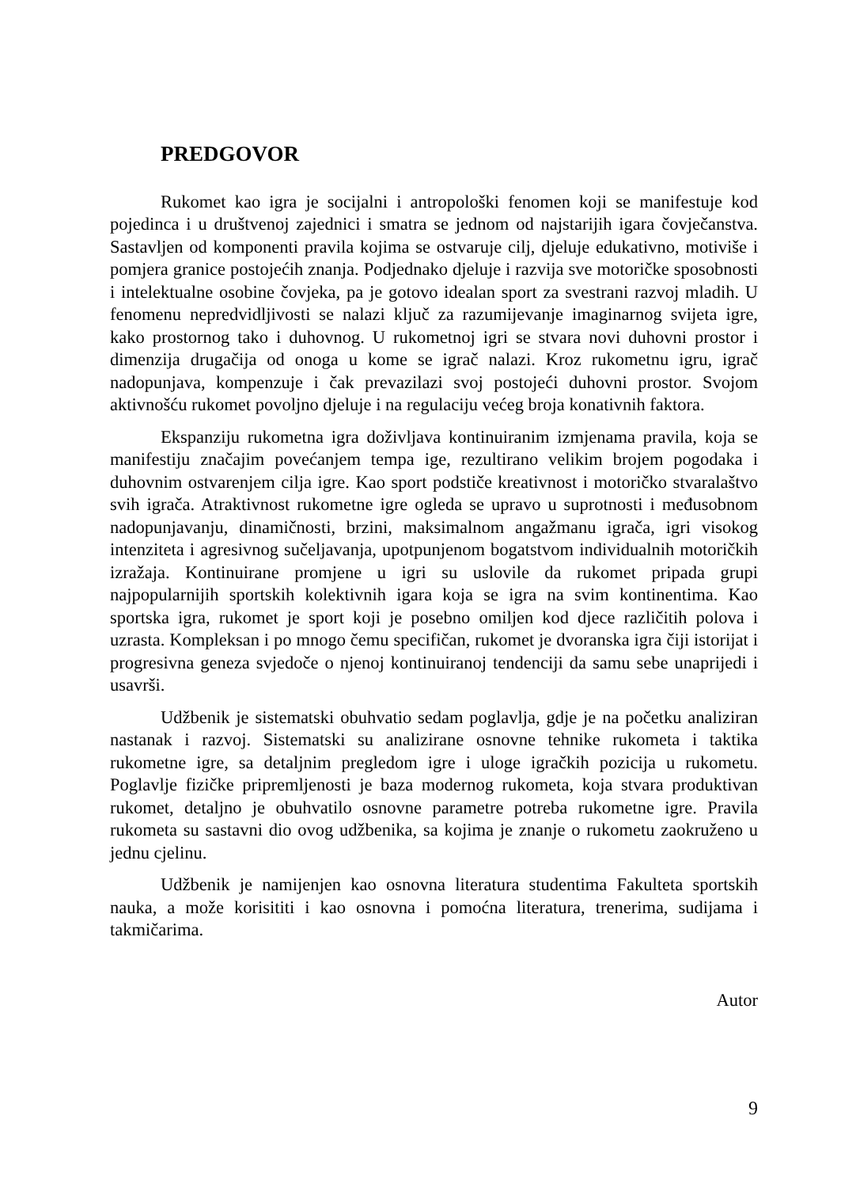PREDGOVOR
Rukomet kao igra je socijalni i antropološki fenomen koji se manifestuje kod pojedinca i u društvenoj zajednici i smatra se jednom od najstarijih igara čovječanstva. Sastavljen od komponenti pravila kojima se ostvaruje cilj, djeluje edukativno, motiviše i pomjera granice postojećih znanja. Podjednako djeluje i razvija sve motoričke sposobnosti i intelektualne osobine čovjeka, pa je gotovo idealan sport za svestrani razvoj mladih. U fenomenu nepredvidljivosti se nalazi ključ za razumijevanje imaginarnog svijeta igre, kako prostornog tako i duhovnog. U rukometnoj igri se stvara novi duhovni prostor i dimenzija drugačija od onoga u kome se igrač nalazi. Kroz rukometnu igru, igrač nadopunjava, kompenzuje i čak prevazilazi svoj postojeći duhovni prostor. Svojom aktivnošću rukomet povoljno djeluje i na regulaciju većeg broja konativnih faktora.
Ekspanziju rukometna igra doživljava kontinuiranim izmjenama pravila, koja se manifestiju značajim povećanjem tempa ige, rezultirano velikim brojem pogodaka i duhovnim ostvarenjem cilja igre. Kao sport podstiče kreativnost i motoričko stvaralaštvo svih igrača. Atraktivnost rukometne igre ogleda se upravo u suprotnosti i međusobnom nadopunjavanju, dinamičnosti, brzini, maksimalnom angažmanu igrača, igri visokog intenziteta i agresivnog sučeljavanja, upotpunjenom bogatstvom individualnih motoričkih izražaja. Kontinuirane promjene u igri su uslovile da rukomet pripada grupi najpopularnijih sportskih kolektivnih igara koja se igra na svim kontinentima. Kao sportska igra, rukomet je sport koji je posebno omiljen kod djece različitih polova i uzrasta. Kompleksan i po mnogo čemu specifičan, rukomet je dvoranska igra čiji istorijat i progresivna geneza svjedoče o njenoj kontinuiranoj tendenciji da samu sebe unaprijedi i usavrši.
Udžbenik je sistematski obuhvatio sedam poglavlja, gdje je na početku analiziran nastanak i razvoj. Sistematski su analizirane osnovne tehnike rukometa i taktika rukometne igre, sa detaljnim pregledom igre i uloge igračkih pozicija u rukometu. Poglavlje fizičke pripremljenosti je baza modernog rukometa, koja stvara produktivan rukomet, detaljno je obuhvatilo osnovne parametre potreba rukometne igre. Pravila rukometa su sastavni dio ovog udžbenika, sa kojima je znanje o rukometu zaokruženo u jednu cjelinu.
Udžbenik je namijenjen kao osnovna literatura studentima Fakulteta sportskih nauka, a može korisititi i kao osnovna i pomoćna literatura, trenerima, sudijama i takmičarima.
Autor
9